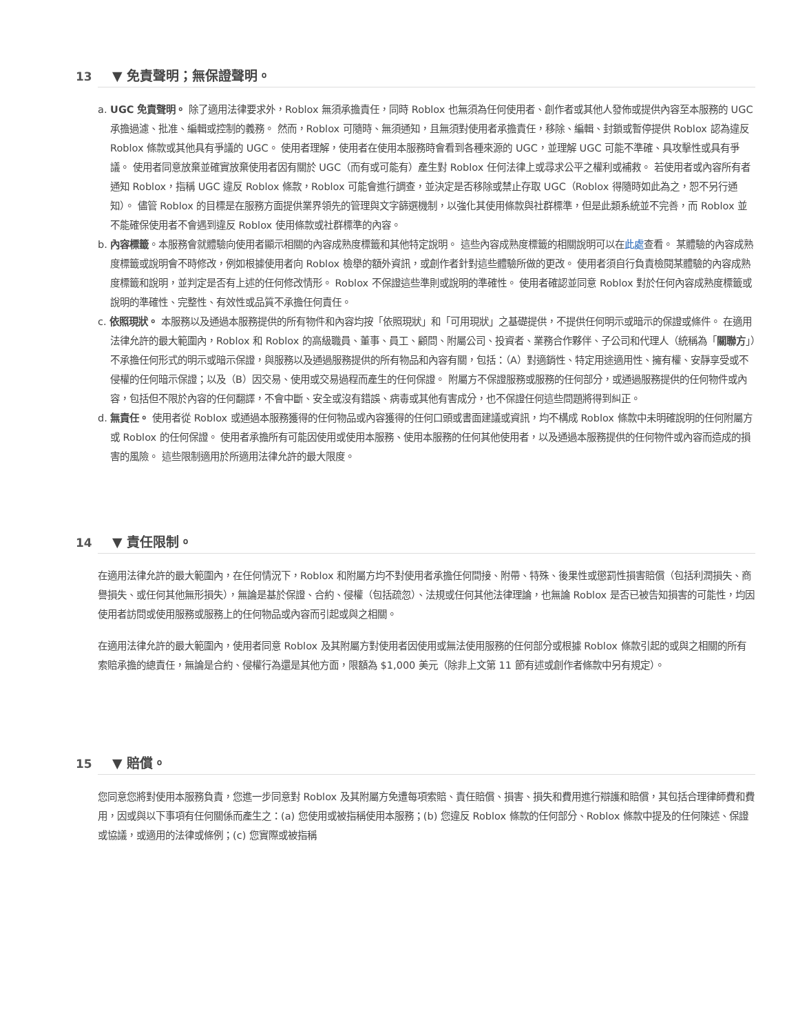13 ▼ 免責聲明；無保證聲明。
a. UGC 免責聲明。 除了適用法律要求外，Roblox 無須承擔責任，同時 Roblox 也無須為任何使用者、創作者或其他人發佈或提供內容至本服務的 UGC 承擔過濾、批准、編輯或控制的義務。 然而，Roblox 可隨時、無須通知，且無須對使用者承擔責任，移除、編輯、封鎖或暫停提供 Roblox 認為違反 Roblox 條款或其他具有爭議的 UGC。 使用者理解，使用者在使用本服務時會看到各種來源的 UGC，並理解 UGC 可能不準確、具攻擊性或具有爭議。 使用者同意放棄並確實放棄使用者因有關於 UGC（而有或可能有）產生對 Roblox 任何法律上或尋求公平之權利或補救。 若使用者或內容所有者通知 Roblox，指稱 UGC 違反 Roblox 條款，Roblox 可能會進行調查，並決定是否移除或禁止存取 UGC（Roblox 得隨時如此為之，恕不另行通知）。 儘管 Roblox 的目標是在服務方面提供業界領先的管理與文字篩選機制，以強化其使用條款與社群標準，但是此類系統並不完善，而 Roblox 並不能確保使用者不會遇到違反 Roblox 使用條款或社群標準的內容。
b. 內容標籤。本服務會就體驗向使用者顯示相關的內容成熟度標籤和其他特定說明。 這些內容成熟度標籤的相關說明可以在此處查看。 某體驗的內容成熟度標籤或說明會不時修改，例如根據使用者向 Roblox 檢舉的額外資訊，或創作者針對這些體驗所做的更改。 使用者須自行負責檢閱某體驗的內容成熟度標籤和說明，並判定是否有上述的任何修改情形。 Roblox 不保證這些準則或說明的準確性。 使用者確認並同意 Roblox 對於任何內容成熟度標籤或說明的準確性、完整性、有效性或品質不承擔任何責任。
c. 依照現狀。 本服務以及通過本服務提供的所有物件和內容均按「依照現狀」和「可用現狀」之基礎提供，不提供任何明示或暗示的保證或條件。 在適用法律允許的最大範圍內，Roblox 和 Roblox 的高級職員、董事、員工、顧問、附屬公司、投資者、業務合作夥伴、子公司和代理人（統稱為「關聯方」）不承擔任何形式的明示或暗示保證，與服務以及通過服務提供的所有物品和內容有關，包括：（A）對適銷性、特定用途適用性、擁有權、安靜享受或不侵權的任何暗示保證；以及（B）因交易、使用或交易過程而產生的任何保證。 附屬方不保證服務或服務的任何部分，或通過服務提供的任何物件或內容，包括但不限於內容的任何翻譯，不會中斷、安全或沒有錯誤、病毒或其他有害成分，也不保證任何這些問題將得到糾正。
d. 無責任。 使用者從 Roblox 或通過本服務獲得的任何物品或內容獲得的任何口頭或書面建議或資訊，均不構成 Roblox 條款中未明確說明的任何附屬方或 Roblox 的任何保證。 使用者承擔所有可能因使用或使用本服務、使用本服務的任何其他使用者，以及通過本服務提供的任何物件或內容而造成的損害的風險。 這些限制適用於所適用法律允許的最大限度。
14 ▼ 責任限制。
在適用法律允許的最大範圍內，在任何情況下，Roblox 和附屬方均不對使用者承擔任何間接、附帶、特殊、後果性或懲罰性損害賠償（包括利潤損失、商譽損失、或任何其他無形損失），無論是基於保證、合約、侵權（包括疏忽）、法規或任何其他法律理論，也無論 Roblox 是否已被告知損害的可能性，均因使用者訪問或使用服務或服務上的任何物品或內容而引起或與之相關。
在適用法律允許的最大範圍內，使用者同意 Roblox 及其附屬方對使用者因使用或無法使用服務的任何部分或根據 Roblox 條款引起的或與之相關的所有索賠承擔的總責任，無論是合約、侵權行為還是其他方面，限額為 $1,000 美元（除非上文第 11 節有述或創作者條款中另有規定）。
15 ▼ 賠償。
您同意您將對使用本服務負責，您進一步同意對 Roblox 及其附屬方免遭每項索賠、責任賠償、損害、損失和費用進行辯護和賠償，其包括合理律師費和費用，因或與以下事項有任何關係而產生之：(a) 您使用或被指稱使用本服務；(b) 您違反 Roblox 條款的任何部分、Roblox 條款中提及的任何陳述、保證或協議，或適用的法律或條例；(c) 您實際或被指稱